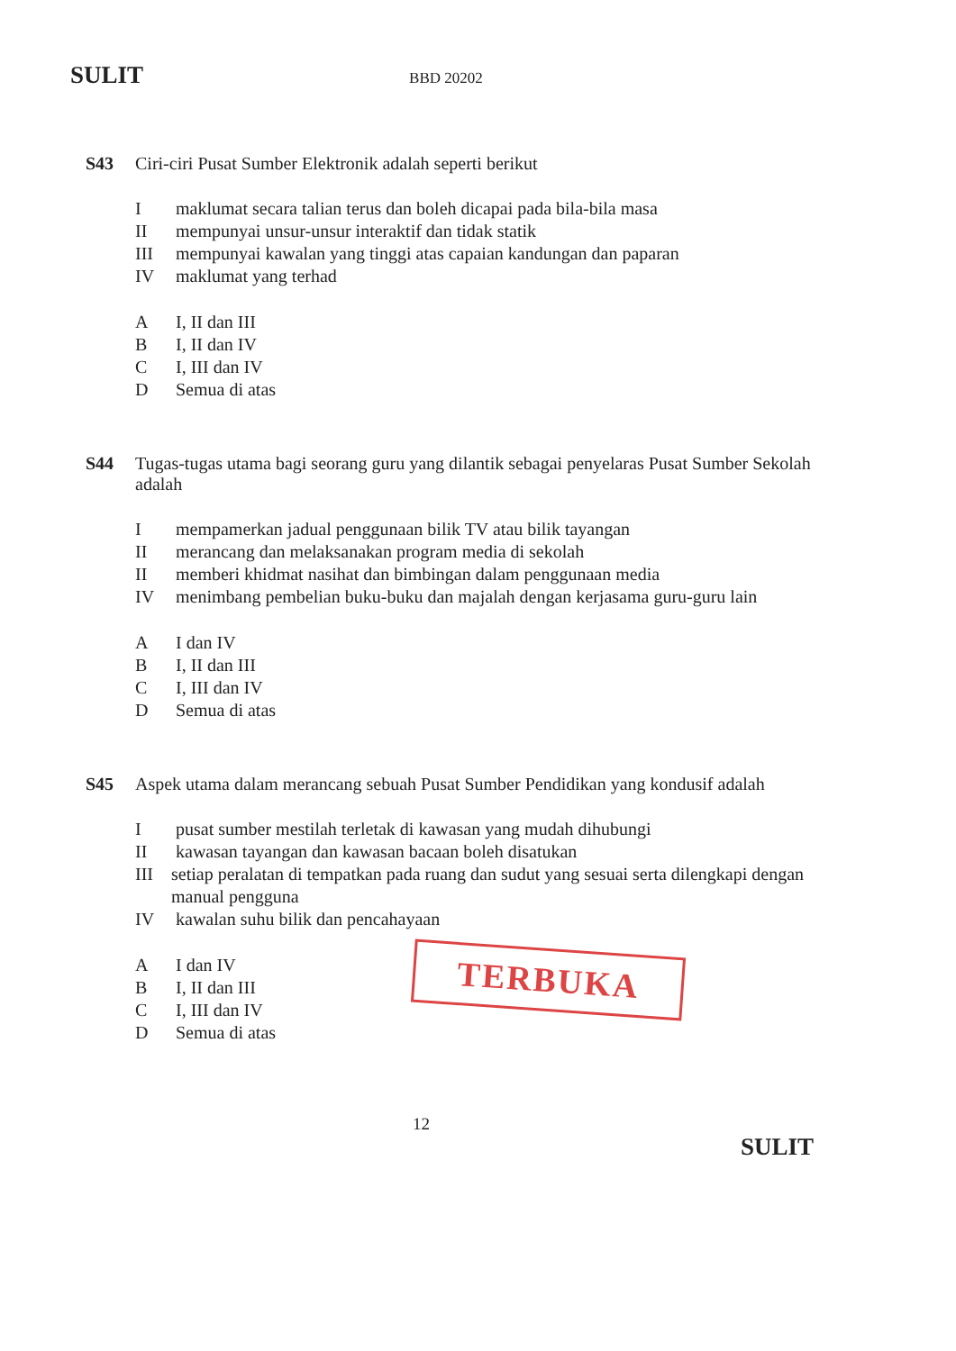SULIT BBD 20202
S43
Ciri-ciri Pusat Sumber Elektronik adalah seperti berikut
Imaklumat secara talian terus dan boleh dicapai pada bila-bila masa
II mempunyai unsur-unsur interaktif dan tidak statik
III mempunyai kawalan yang tinggi atas capaian kandungan dan paparan
IV maklumat yang terhad
A I, II dan III
B I, II dan IV
C I, III dan IV
D Semua di atas
S44
Tugas-tugas utama bagi seorang guru yang dilantik sebagai penyelaras Pusat Sumber Sekolah adalah
Imempamerkan jadual penggunaan bilik TV atau bilik tayangan
II merancang dan melaksanakan program media di sekolah
II memberi khidmat nasihat dan bimbingan dalam penggunaan media
IV menimbang pembelian buku-buku dan majalah dengan kerjasama guru-guru lain
A I dan IV
B I, II dan III
C I, III dan IV
D Semua di atas
S45
Aspek utama dalam merancang sebuah Pusat Sumber Pendidikan yang kondusif adalah
Ipusat sumber mestilah terletak di kawasan yang mudah dihubungi
II kawasan tayangan dan kawasan bacaan boleh disatukan
III setiap peralatan di tempatkan pada ruang dan sudut yang sesuai serta dilengkapi dengan manual pengguna
IV kawalan suhu bilik dan pencahayaan
A I dan IV
B I, II dan III
C I, III dan IV
D Semua di atas
TERBUKA
12
SULIT